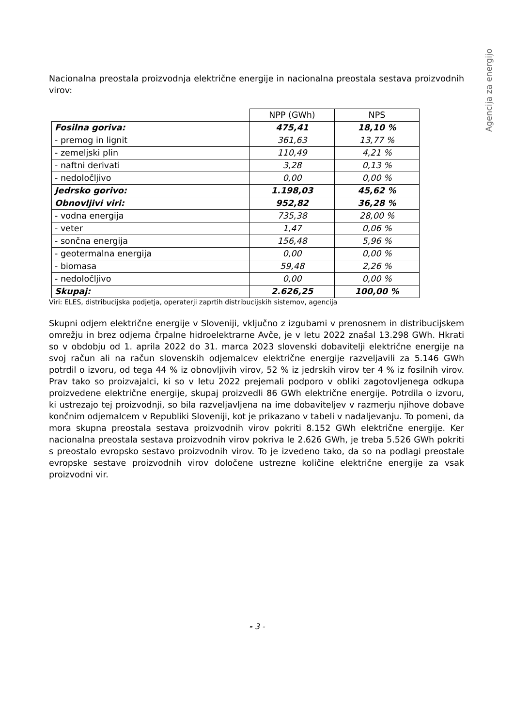Agencija za energijo
Nacionalna preostala proizvodnja električne energije in nacionalna preostala sestava proizvodnih virov:
| | NPP (GWh) | NPS |
| --- | --- | --- |
| Fosilna goriva: | 475,41 | 18,10 % |
| - premog in lignit | 361,63 | 13,77 % |
| - zemeljski plin | 110,49 | 4,21 % |
| - naftni derivati | 3,28 | 0,13 % |
| - nedoločljivo | 0,00 | 0,00 % |
| Jedrsko gorivo: | 1.198,03 | 45,62 % |
| Obnovljivi viri: | 952,82 | 36,28 % |
| - vodna energija | 735,38 | 28,00 % |
| - veter | 1,47 | 0,06 % |
| - sončna energija | 156,48 | 5,96 % |
| - geotermalna energija | 0,00 | 0,00 % |
| - biomasa | 59,48 | 2,26 % |
| - nedoločljivo | 0,00 | 0,00 % |
| Skupaj: | 2.626,25 | 100,00 % |
Viri: ELES, distribucijska podjetja, operaterji zaprtih distribucijskih sistemov, agencija
Skupni odjem električne energije v Sloveniji, vključno z izgubami v prenosnem in distribucijskem omrežju in brez odjema črpalne hidroelektrarne Avče, je v letu 2022 znašal 13.298 GWh. Hkrati so v obdobju od 1. aprila 2022 do 31. marca 2023 slovenski dobavitelji električne energije na svoj račun ali na račun slovenskih odjemalcev električne energije razveljavili za 5.146 GWh potrdil o izvoru, od tega 44 % iz obnovljivih virov, 52 % iz jedrskih virov ter 4 % iz fosilnih virov. Prav tako so proizvajalci, ki so v letu 2022 prejemali podporo v obliki zagotovljenega odkupa proizvedene električne energije, skupaj proizvedli 86 GWh električne energije. Potrdila o izvoru, ki ustrezajo tej proizvodnji, so bila razveljavljena na ime dobaviteljev v razmerju njihove dobave končnim odjemalcem v Republiki Sloveniji, kot je prikazano v tabeli v nadaljevanju. To pomeni, da mora skupna preostala sestava proizvodnih virov pokriti 8.152 GWh električne energije. Ker nacionalna preostala sestava proizvodnih virov pokriva le 2.626 GWh, je treba 5.526 GWh pokriti s preostalo evropsko sestavo proizvodnih virov. To je izvedeno tako, da so na podlagi preostale evropske sestave proizvodnih virov določene ustrezne količine električne energije za vsak proizvodni vir.
- 3 -